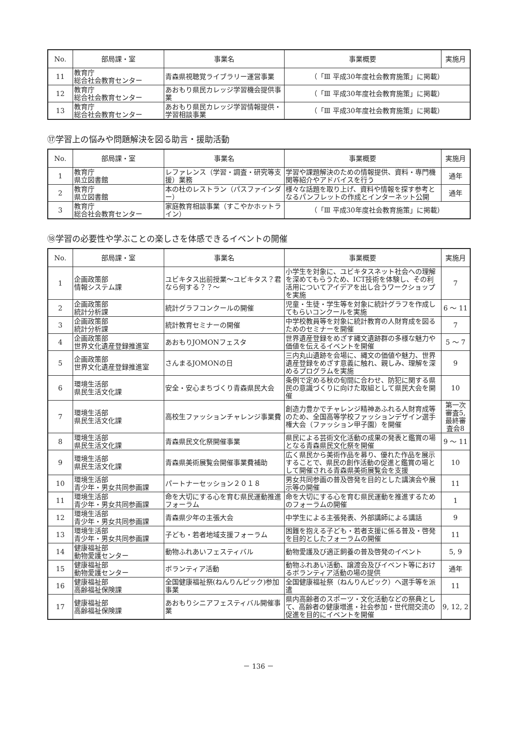| No. | 部局課・室 | 事業名 | 事業概要 | 実施月 |
| --- | --- | --- | --- | --- |
| 11 | 教育庁 総合社会教育センター | 青森県視聴覚ライブラリー運営事業 | （「Ⅲ 平成30年度社会教育施策」に掲載） | |
| 12 | 教育庁 総合社会教育センター | あおもり県民カレッジ学習機会提供事業 | （「Ⅲ 平成30年度社会教育施策」に掲載） | |
| 13 | 教育庁 総合社会教育センター | あおもり県民カレッジ学習情報提供・学習相談事業 | （「Ⅲ 平成30年度社会教育施策」に掲載） | |
⑰学習上の悩みや問題解決を図る助言・援助活動
| No. | 部局課・室 | 事業名 | 事業概要 | 実施月 |
| --- | --- | --- | --- | --- |
| 1 | 教育庁 県立図書館 | レファレンス（学習・調査・研究等支援）業務 | 学習や課題解決のための情報提供、資料・専門機関等紹介やアドバイスを行う | 通年 |
| 2 | 教育庁 県立図書館 | 本の杜のレストラン（パスファインダー） | 様々な話題を取り上げ、資料や情報を探す参考となるパンフレットの作成とインターネット公開 | 通年 |
| 3 | 教育庁 総合社会教育センター | 家庭教育相談事業（すこやかホットライン） | （「Ⅲ 平成30年度社会教育施策」に掲載） | |
⑱学習の必要性や学ぶことの楽しさを体感できるイベントの開催
| No. | 部局課・室 | 事業名 | 事業概要 | 実施月 |
| --- | --- | --- | --- | --- |
| 1 | 企画政策部 情報システム課 | ユビキタス出前授業～ユビキタス？君なら何する？？～ | 小学生を対象に、ユビキタスネット社会への理解を深めてもらうため、ICT技術を体験し、その利活用についてアイデアを出し合うワークショップを実施 | 7 |
| 2 | 企画政策部 統計分析課 | 統計グラフコンクールの開催 | 児童・生徒・学生等を対象に統計グラフを作成してもらいコンクールを実施 | 6 ～ 11 |
| 3 | 企画政策部 統計分析課 | 統計教育セミナーの開催 | 中学校教員等を対象に統計教育の人財育成を図るためのセミナーを開催 | 7 |
| 4 | 企画政策部 世界文化遺産登録推進室 | あおもりJOMONフェスタ | 世界遺産登録をめざす縄文遺跡群の多様な魅力や価値を伝えるイベントを開催 | 5 ～ 7 |
| 5 | 企画政策部 世界文化遺産登録推進室 | さんまるJOMONの日 | 三内丸山遺跡を会場に、縄文の価値や魅力、世界遺産登録をめざす意義に触れ、親しみ、理解を深めるプログラムを実施 | 9 |
| 6 | 環境生活部 県民生活文化課 | 安全・安心まちづくり青森県民大会 | 条例で定める秋の旬間に合わせ、防犯に関する県民の意識づくりに向けた取組として県民大会を開催 | 10 |
| 7 | 環境生活部 県民生活文化課 | 高校生ファッションチャレンジ事業費 | 創造力豊かでチャレンジ精神あふれる人財育成等のため、全国高等学校ファッションデザイン選手権大会（ファッション甲子園）を開催 | 第一次審査5,最終審査会8 |
| 8 | 環境生活部 県民生活文化課 | 青森県民文化祭開催事業 | 県民による芸術文化活動の成果の発表と鑑賞の場となる青森県民文化祭を開催 | 9 ～ 11 |
| 9 | 環境生活部 県民生活文化課 | 青森県美術展覧会開催事業費補助 | 広く県民から美術作品を募り、優れた作品を展示することで、県民の創作活動の促進と鑑賞の場として開催される青森県美術展覧会を支援 | 10 |
| 10 | 環境生活部 青少年・男女共同参画課 | パートナーセッション２０１８ | 男女共同参画の普及啓発を目的とした講演会や展示等の開催 | 11 |
| 11 | 環境生活部 青少年・男女共同参画課 | 命を大切にする心を育む県民運動推進フォーラム | 命を大切にする心を育む県民運動を推進するためのフォーラムの開催 | 1 |
| 12 | 環境生活部 青少年・男女共同参画課 | 青森県少年の主張大会 | 中学生による主張発表、外部講師による講話 | 9 |
| 13 | 環境生活部 青少年・男女共同参画課 | 子ども・若者地域支援フォーラム | 困難を抱える子ども・若者支援に係る普及・啓発を目的としたフォーラムの開催 | 11 |
| 14 | 健康福祉部 動物愛護センター | 動物ふれあいフェスティバル | 動物愛護及び適正飼養の普及啓発のイベント | 5, 9 |
| 15 | 健康福祉部 動物愛護センター | ボランティア活動 | 動物ふれあい活動、譲渡会及びイベント等におけるボランティア活動の場の提供 | 通年 |
| 16 | 健康福祉部 高齢福祉保険課 | 全国健康福祉祭(ねんりんピック)参加事業 | 全国健康福祉祭（ねんりんピック）へ選手等を派遣 | 11 |
| 17 | 健康福祉部 高齢福祉保険課 | あおもりシニアフェスティバル開催事業 | 県内高齢者のスポーツ・文化活動などの祭典として、高齢者の健康増進・社会参加・世代間交流の促進を目的にイベントを開催 | 9, 12, 2 |
－ 136 －